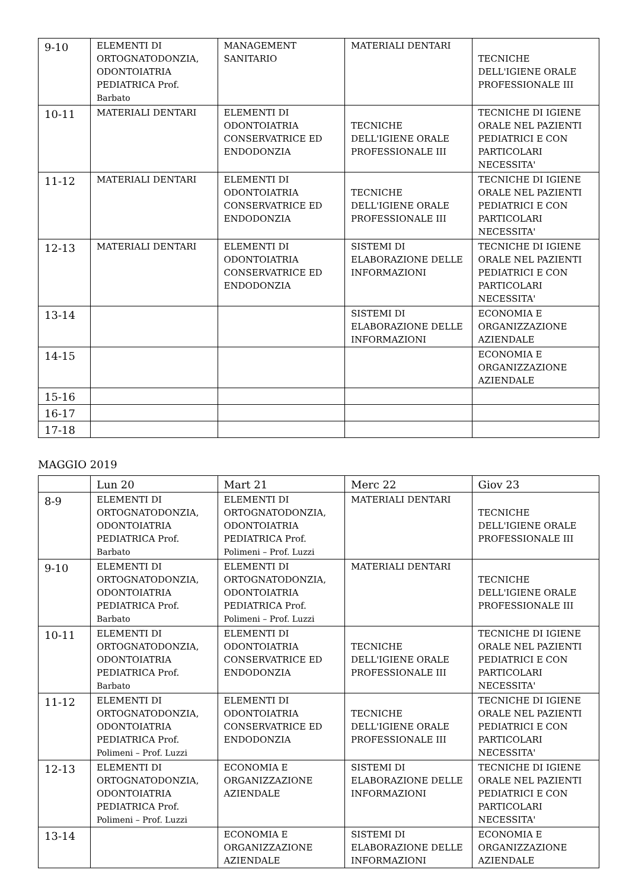| 9-10 | ELEMENTI DI ORTOGNATODONZIA, ODONTOIATRIA PEDIATRICA Prof. Barbato | MANAGEMENT SANITARIO | MATERIALI DENTARI | TECNICHE DELL'IGIENE ORALE PROFESSIONALE III |
| 10-11 | MATERIALI DENTARI | ELEMENTI DI ODONTOIATRIA CONSERVATRICE ED ENDODONZIA | TECNICHE DELL'IGIENE ORALE PROFESSIONALE III | TECNICHE DI IGIENE ORALE NEL PAZIENTI PEDIATRICI E CON PARTICOLARI NECESSITA' |
| 11-12 | MATERIALI DENTARI | ELEMENTI DI ODONTOIATRIA CONSERVATRICE ED ENDODONZIA | TECNICHE DELL'IGIENE ORALE PROFESSIONALE III | TECNICHE DI IGIENE ORALE NEL PAZIENTI PEDIATRICI E CON PARTICOLARI NECESSITA' |
| 12-13 | MATERIALI DENTARI | ELEMENTI DI ODONTOIATRIA CONSERVATRICE ED ENDODONZIA | SISTEMI DI ELABORAZIONE DELLE INFORMAZIONI | TECNICHE DI IGIENE ORALE NEL PAZIENTI PEDIATRICI E CON PARTICOLARI NECESSITA' |
| 13-14 | | | SISTEMI DI ELABORAZIONE DELLE INFORMAZIONI | ECONOMIA E ORGANIZZAZIONE AZIENDALE |
| 14-15 | | | | ECONOMIA E ORGANIZZAZIONE AZIENDALE |
| 15-16 | | | | |
| 16-17 | | | | |
| 17-18 | | | | |
MAGGIO 2019
| | Lun 20 | Mart 21 | Merc 22 | Giov 23 |
| --- | --- | --- | --- | --- |
| 8-9 | ELEMENTI DI ORTOGNATODONZIA, ODONTOIATRIA PEDIATRICA Prof. Barbato | ELEMENTI DI ORTOGNATODONZIA, ODONTOIATRIA PEDIATRICA Prof. Polimeni – Prof. Luzzi | MATERIALI DENTARI | TECNICHE DELL'IGIENE ORALE PROFESSIONALE III |
| 9-10 | ELEMENTI DI ORTOGNATODONZIA, ODONTOIATRIA PEDIATRICA Prof. Barbato | ELEMENTI DI ORTOGNATODONZIA, ODONTOIATRIA PEDIATRICA Prof. Polimeni – Prof. Luzzi | MATERIALI DENTARI | TECNICHE DELL'IGIENE ORALE PROFESSIONALE III |
| 10-11 | ELEMENTI DI ORTOGNATODONZIA, ODONTOIATRIA PEDIATRICA Prof. Barbato | ELEMENTI DI ODONTOIATRIA CONSERVATRICE ED ENDODONZIA | TECNICHE DELL'IGIENE ORALE PROFESSIONALE III | TECNICHE DI IGIENE ORALE NEL PAZIENTI PEDIATRICI E CON PARTICOLARI NECESSITA' |
| 11-12 | ELEMENTI DI ORTOGNATODONZIA, ODONTOIATRIA PEDIATRICA Prof. Polimeni – Prof. Luzzi | ELEMENTI DI ODONTOIATRIA CONSERVATRICE ED ENDODONZIA | TECNICHE DELL'IGIENE ORALE PROFESSIONALE III | TECNICHE DI IGIENE ORALE NEL PAZIENTI PEDIATRICI E CON PARTICOLARI NECESSITA' |
| 12-13 | ELEMENTI DI ORTOGNATODONZIA, ODONTOIATRIA PEDIATRICA Prof. Polimeni – Prof. Luzzi | ECONOMIA E ORGANIZZAZIONE AZIENDALE | SISTEMI DI ELABORAZIONE DELLE INFORMAZIONI | TECNICHE DI IGIENE ORALE NEL PAZIENTI PEDIATRICI E CON PARTICOLARI NECESSITA' |
| 13-14 | | ECONOMIA E ORGANIZZAZIONE AZIENDALE | SISTEMI DI ELABORAZIONE DELLE INFORMAZIONI | ECONOMIA E ORGANIZZAZIONE AZIENDALE |